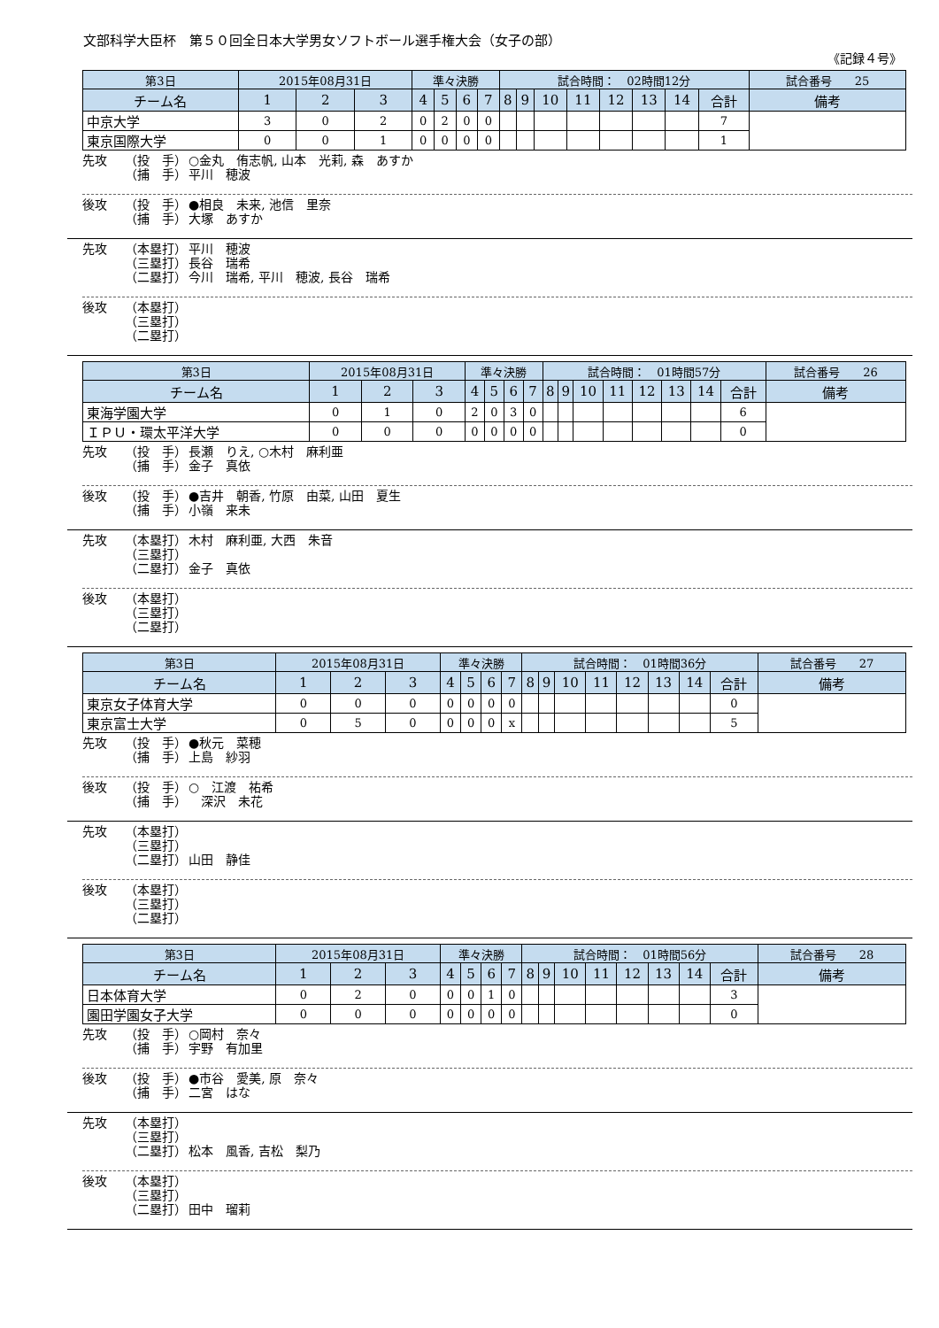文部科学大臣杯　第５０回全日本大学男女ソフトボール選手権大会（女子の部）
《記録４号》
| 第3日 | 2015年08月31日 | | | 準々決勝 | | | | 試合時間： 02時間12分 | | | | | | | | | 試合番号 25 |
| --- | --- | --- | --- | --- | --- | --- | --- | --- | --- | --- | --- | --- | --- | --- | --- | --- | --- |
| チーム名 | 1 | 2 | 3 | 4 | 5 | 6 | 7 | 8 | 9 | 10 | 11 | 12 | 13 | 14 | 合計 | 備考 | |
| 中京大学 | 3 | 0 | 2 | 0 | 2 | 0 | 0 | | | | | | | | 7 | | |
| 東京国際大学 | 0 | 0 | 1 | 0 | 0 | 0 | 0 | | | | | | | | 1 | | |
先攻 （投　手） ○金丸　侑志帆, 山本　光莉, 森　あすか
（捕　手） 平川　穂波
後攻 （投　手） ●相良　未来, 池信　里奈
（捕　手） 大塚　あすか
先攻 （本塁打） 平川　穂波
（三塁打） 長谷　瑞希
（二塁打） 今川　瑞希, 平川　穂波, 長谷　瑞希
後攻 （本塁打）
（三塁打）
（二塁打）
| 第3日 | 2015年08月31日 | | | 準々決勝 | | | | 試合時間： 01時間57分 | | | | | | | | | 試合番号 26 |
| --- | --- | --- | --- | --- | --- | --- | --- | --- | --- | --- | --- | --- | --- | --- | --- | --- | --- |
| チーム名 | 1 | 2 | 3 | 4 | 5 | 6 | 7 | 8 | 9 | 10 | 11 | 12 | 13 | 14 | 合計 | 備考 | |
| 東海学園大学 | 0 | 1 | 0 | 2 | 0 | 3 | 0 | | | | | | | | 6 | | |
| ＩＰＵ・環太平洋大学 | 0 | 0 | 0 | 0 | 0 | 0 | 0 | | | | | | | | 0 | | |
先攻 （投　手） 長瀬　りえ, ○木村　麻利亜
（捕　手） 金子　真依
後攻 （投　手） ●吉井　朝香, 竹原　由菜, 山田　夏生
（捕　手） 小嶺　来未
先攻 （本塁打） 木村　麻利亜, 大西　朱音
（三塁打）
（二塁打） 金子　真依
後攻 （本塁打）
（三塁打）
（二塁打）
| 第3日 | 2015年08月31日 | | | 準々決勝 | | | | 試合時間： 01時間36分 | | | | | | | | | 試合番号 27 |
| --- | --- | --- | --- | --- | --- | --- | --- | --- | --- | --- | --- | --- | --- | --- | --- | --- | --- |
| チーム名 | 1 | 2 | 3 | 4 | 5 | 6 | 7 | 8 | 9 | 10 | 11 | 12 | 13 | 14 | 合計 | 備考 | |
| 東京女子体育大学 | 0 | 0 | 0 | 0 | 0 | 0 | 0 | | | | | | | | 0 | | |
| 東京富士大学 | 0 | 5 | 0 | 0 | 0 | 0 | x | | | | | | | | 5 | | |
先攻 （投　手） ●秋元　菜穂
（捕　手） 上島　紗羽
後攻 （投　手） ○　江渡　祐希
（捕　手）　深沢　未花
先攻 （本塁打）
（三塁打）
（二塁打） 山田　静佳
後攻 （本塁打）
（三塁打）
（二塁打）
| 第3日 | 2015年08月31日 | | | 準々決勝 | | | | 試合時間： 01時間56分 | | | | | | | | | 試合番号 28 |
| --- | --- | --- | --- | --- | --- | --- | --- | --- | --- | --- | --- | --- | --- | --- | --- | --- | --- |
| チーム名 | 1 | 2 | 3 | 4 | 5 | 6 | 7 | 8 | 9 | 10 | 11 | 12 | 13 | 14 | 合計 | 備考 | |
| 日本体育大学 | 0 | 2 | 0 | 0 | 0 | 1 | 0 | | | | | | | | 3 | | |
| 園田学園女子大学 | 0 | 0 | 0 | 0 | 0 | 0 | 0 | | | | | | | | 0 | | |
先攻 （投　手） ○岡村　奈々
（捕　手） 宇野　有加里
後攻 （投　手） ●市谷　愛美, 原　奈々
（捕　手） 二宮　はな
先攻 （本塁打）
（三塁打）
（二塁打） 松本　風香, 吉松　梨乃
後攻 （本塁打）
（三塁打）
（二塁打） 田中　瑠莉